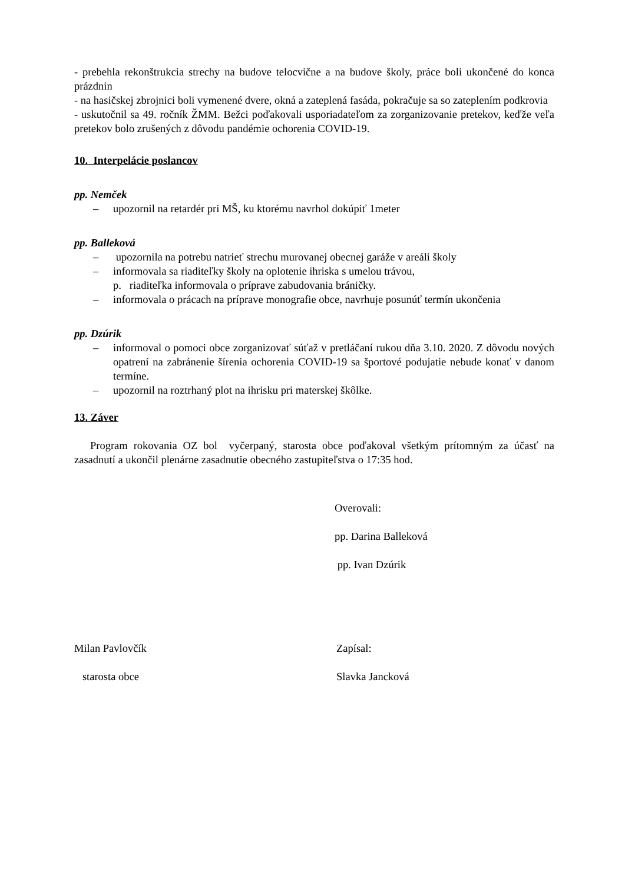- prebehla rekonštrukcia strechy na budove telocvične a na budove školy, práce boli ukončené do konca prázdnin
- na hasičskej zbrojnici boli vymenené dvere, okná a zateplená fasáda, pokračuje sa so zateplením podkrovia
- uskutočnil sa 49. ročník ŽMM. Bežci poďakovali usporiadateľom za zorganizovanie pretekov, keďže veľa pretekov bolo zrušených z dôvodu pandémie ochorenia COVID-19.
10. Interpelácie poslancov
pp. Nemček
– upozornil na retardér pri MŠ, ku ktorému navrhol dokúpiť 1meter
pp. Balleková
– upozornila na potrebu natrieť strechu murovanej obecnej garáže v areáli školy
– informovala sa riaditeľky školy na oplotenie ihriska s umelou trávou,
p. riaditeľka informovala o príprave zabudovania bráničky.
– informovala o prácach na príprave monografie obce, navrhuje posunúť termín ukončenia
pp. Dzúrik
– informoval o pomoci obce zorganizovať súťaž v pretláčaní rukou dňa 3.10. 2020. Z dôvodu nových opatrení na zabránenie šírenia ochorenia COVID-19 sa športové podujatie nebude konať v danom termíne.
– upozornil na roztrhaný plot na ihrisku pri materskej škôlke.
13. Záver
Program rokovania OZ bol vyčerpaný, starosta obce poďakoval všetkým prítomným za účasť na zasadnutí a ukončil plenárne zasadnutie obecného zastupiteľstva o 17:35 hod.
Overovali:
pp. Darina Balleková
pp. Ivan Dzúrik
Milan Pavlovčík Zapísal:
starosta obce Slavka Jancková